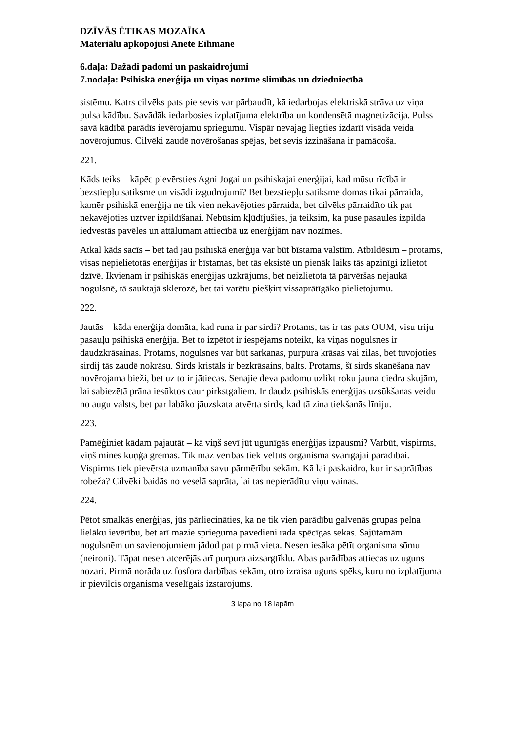DZĪVĀS ĒTIKAS MOZAĪKA
Materiālu apkopojusi Anete Eihmane
6.daļa: Dažādi padomi un paskaidrojumi
7.nodaļa: Psihiskā enerģija un viņas nozīme slimībās un dziedniecībā
sistēmu. Katrs cilvēks pats pie sevis var pārbaudīt, kā iedarbojas elektriskā strāva uz viņa pulsa kādību. Savādāk iedarbosies izplatījuma elektrība un kondensētā magnetizācija. Pulss savā kādībā parādīs ievērojamu spriegumu. Vispār nevajag liegties izdarīt visāda veida novērojumus. Cilvēki zaudē novērošanas spējas, bet sevis izzināšana ir pamācoša.
221.
Kāds teiks – kāpēc pievērsties Agni Jogai un psihiskajai enerģijai, kad mūsu rīcībā ir bezstiepļu satiksme un visādi izgudrojumi? Bet bezstiepļu satiksme domas tikai pārraida, kamēr psihiskā enerģija ne tik vien nekavējoties pārraida, bet cilvēks pārraidīto tik pat nekavējoties uztver izpildīšanai. Nebūsim kļūdījušies, ja teiksim, ka puse pasaules izpilda iedvestās pavēles un attālumam attiecībā uz enerģijām nav nozīmes.
Atkal kāds sacīs – bet tad jau psihiskā enerģija var būt bīstama valstīm. Atbildēsim – protams, visas nepielietotās enerģijas ir bīstamas, bet tās eksistē un pienāk laiks tās apzinīgi izlietot dzīvē. Ikvienam ir psihiskās enerģijas uzkrājums, bet neizlietota tā pārvēršas nejaukā nogulsnē, tā sauktajā sklerozē, bet tai varētu piešķirt vissaprātīgāko pielietojumu.
222.
Jautās – kāda enerģija domāta, kad runa ir par sirdi? Protams, tas ir tas pats OUM, visu triju pasauļu psihiskā enerģija. Bet to izpētot ir iespējams noteikt, ka viņas nogulsnes ir daudzkrāsainas. Protams, nogulsnes var būt sarkanas, purpura krāsas vai zilas, bet tuvojoties sirdij tās zaudē nokrāsu. Sirds kristāls ir bezkrāsains, balts. Protams, šī sirds skanēšana nav novērojama bieži, bet uz to ir jātiecas. Senajie deva padomu uzlikt roku jauna ciedra skujām, lai sabiezētā prāna iesūktos caur pirkstgaliem. Ir daudz psihiskās enerģijas uzsūkšanas veidu no augu valsts, bet par labāko jāuzskata atvērta sirds, kad tā zina tiekšanās līniju.
223.
Pamēģiniet kādam pajautāt – kā viņš sevī jūt ugunīgās enerģijas izpausmi? Varbūt, vispirms, viņš minēs kuņģa grēmas. Tik maz vērības tiek veltīts organisma svarīgajai parādībai. Vispirms tiek pievērsta uzmanība savu pārmērību sekām. Kā lai paskaidro, kur ir saprātības robeža? Cilvēki baidās no veselā saprāta, lai tas nepierādītu viņu vainas.
224.
Pētot smalkās enerģijas, jūs pārliecināties, ka ne tik vien parādību galvenās grupas pelna lielāku ievērību, bet arī mazie sprieguma pavedieni rada spēcīgas sekas. Sajūtamām nogulsnēm un savienojumiem jādod pat pirmā vieta. Nesen iesāka pētīt organisma sōmu (neironi). Tāpat nesen atcerējās arī purpura aizsargtīklu. Abas parādības attiecas uz uguns nozari. Pirmā norāda uz fosfora darbības sekām, otro izraisa uguns spēks, kuru no izplatījuma ir pievilcis organisma veselīgais izstarojums.
3 lapa no 18 lapām